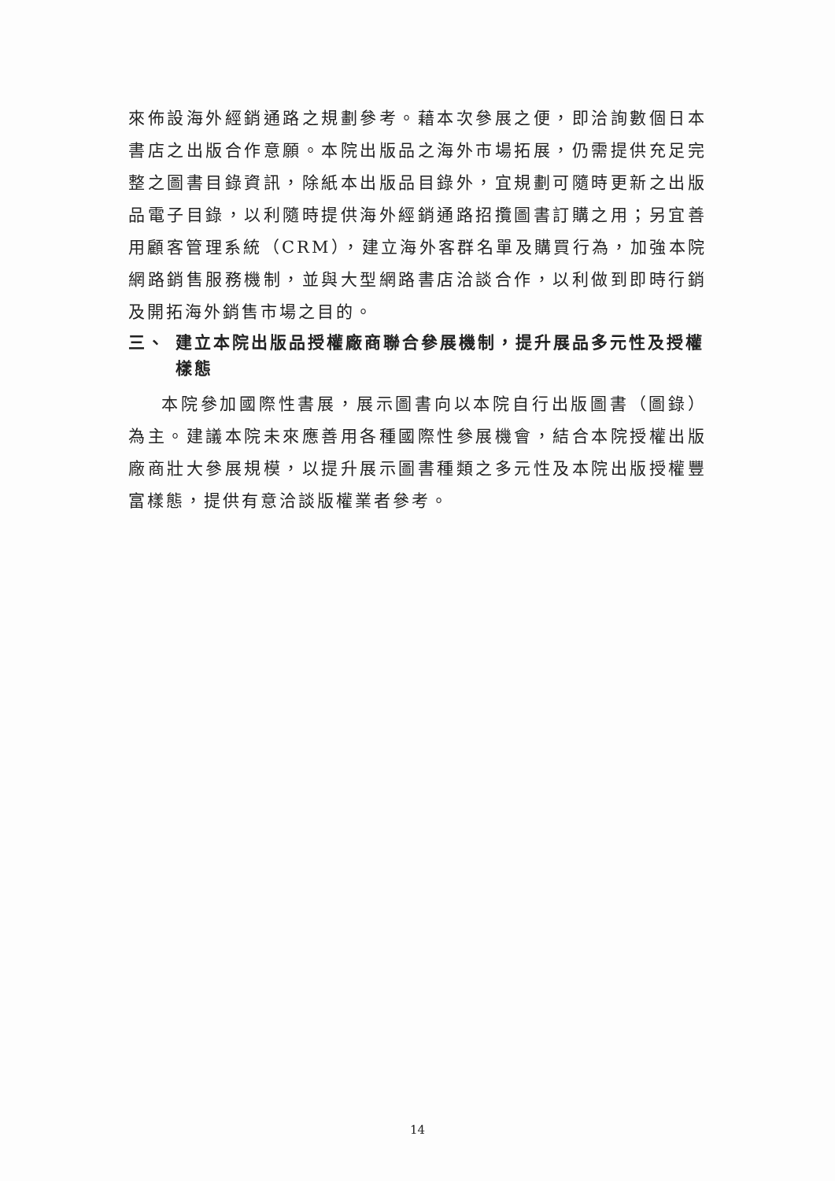來佈設海外經銷通路之規劃參考。藉本次參展之便，即洽詢數個日本書店之出版合作意願。本院出版品之海外市場拓展，仍需提供充足完整之圖書目錄資訊，除紙本出版品目錄外，宜規劃可隨時更新之出版品電子目錄，以利隨時提供海外經銷通路招攬圖書訂購之用；另宜善用顧客管理系統（CRM），建立海外客群名單及購買行為，加強本院網路銷售服務機制，並與大型網路書店洽談合作，以利做到即時行銷及開拓海外銷售市場之目的。
三、 建立本院出版品授權廠商聯合參展機制，提升展品多元性及授權樣態
本院參加國際性書展，展示圖書向以本院自行出版圖書（圖錄）為主。建議本院未來應善用各種國際性參展機會，結合本院授權出版廠商壯大參展規模，以提升展示圖書種類之多元性及本院出版授權豐富樣態，提供有意洽談版權業者參考。
14